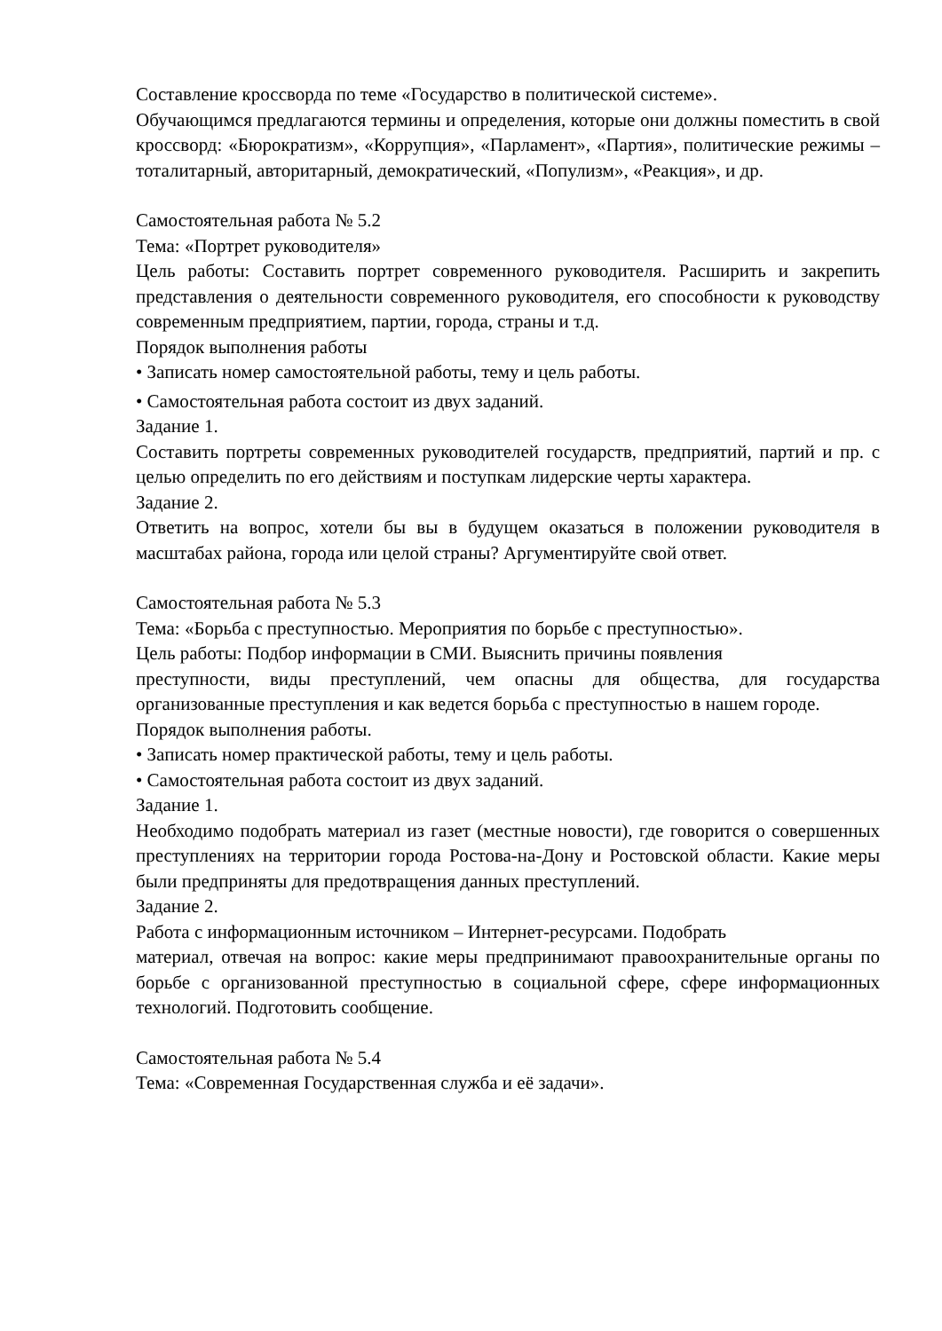Составление кроссворда по теме «Государство в политической системе».
Обучающимся предлагаются термины и определения, которые они должны поместить в свой кроссворд: «Бюрократизм», «Коррупция», «Парламент», «Партия», политические режимы – тоталитарный, авторитарный, демократический, «Популизм», «Реакция», и др.
Самостоятельная работа № 5.2
Тема: «Портрет руководителя»
Цель работы: Составить портрет современного руководителя. Расширить и закрепить представления о деятельности современного руководителя, его способности к руководству современным предприятием, партии, города, страны и т.д.
Порядок выполнения работы
• Записать номер самостоятельной работы, тему и цель работы.
• Самостоятельная работа состоит из двух заданий.
Задание 1.
Составить портреты современных руководителей государств, предприятий, партий и пр. с целью определить по его действиям и поступкам лидерские черты характера.
Задание 2.
Ответить на вопрос, хотели бы вы в будущем оказаться в положении руководителя в масштабах района, города или целой страны? Аргументируйте свой ответ.
Самостоятельная работа № 5.3
Тема: «Борьба с преступностью. Мероприятия по борьбе с преступностью».
Цель работы: Подбор информации в СМИ. Выяснить причины появления
преступности, виды преступлений, чем опасны для общества, для государства организованные преступления и как ведется борьба с преступностью в нашем городе.
Порядок выполнения работы.
• Записать номер практической работы, тему и цель работы.
• Самостоятельная работа состоит из двух заданий.
Задание 1.
Необходимо подобрать материал из газет (местные новости), где говорится о совершенных преступлениях на территории города Ростова-на-Дону и Ростовской области. Какие меры были предприняты для предотвращения данных преступлений.
Задание 2.
Работа с информационным источником – Интернет-ресурсами. Подобрать
материал, отвечая на вопрос: какие меры предпринимают правоохранительные органы по борьбе с организованной преступностью в социальной сфере, сфере информационных технологий. Подготовить сообщение.
Самостоятельная работа № 5.4
Тема: «Современная Государственная служба и её задачи».